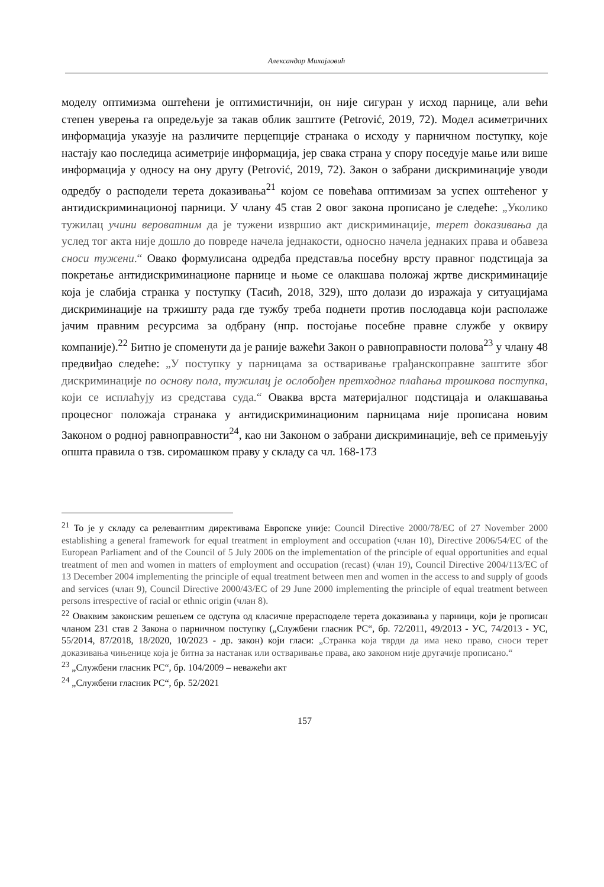Александар Михајловић
моделу оптимизма оштећени је оптимистичнији, он није сигуран у исход парнице, али већи степен уверења га опредељује за такав облик заштите (Petrović, 2019, 72). Модел асиметричних информација указује на различите перцепције странака о исходу у парничном поступку, које настају као последица асиметрије информација, јер свака страна у спору поседује мање или више информација у односу на ону другу (Petrović, 2019, 72). Закон о забрани дискриминације уводи одредбу о расподели терета доказивања<sup>21</sup> којом се повећава оптимизам за успех оштећеног у антидискриминационој парници. У члану 45 став 2 овог закона прописано је следеће: „Уколико тужилац учини вероватним да је тужени извршио акт дискриминације, терет доказивања да услед тог акта није дошло до повреде начела једнакости, односно начела једнаких права и обавеза сноси тужени.“ Овако формулисана одредба представља посебну врсту правног подстицаја за покретање антидискриминационе парнице и њоме се олакшава положај жртве дискриминације која је слабија странка у поступку (Тасић, 2018, 329), што долази до изражаја у ситуацијама дискриминације на тржишту рада где тужбу треба поднети против послодавца који располаже јачим правним ресурсима за одбрану (нпр. постојање посебне правне службе у оквиру компаније).<sup>22</sup> Битно је споменути да је раније важећи Закон о равноправности полова<sup>23</sup> у члану 48 предвиђао следеће: „У поступку у парницама за остваривање грађанскоправне заштите због дискриминације по основу пола, тужилац је ослобођен претходног плаћања трошкова поступка, који се исплаћују из средстава суда.“ Оваква врста материјалног подстицаја и олакшавања процесног положаја странака у антидискриминационим парницама није прописана новим Законом о родној равноправности<sup>24</sup>, као ни Законом о забрани дискриминације, већ се примењују општа правила о тзв. сиромашком праву у складу са чл. 168-173
<sup>21</sup> То је у складу са релевантним директивама Европске уније: Council Directive 2000/78/EC of 27 November 2000 establishing a general framework for equal treatment in employment and occupation (члан 10), Directive 2006/54/EC of the European Parliament and of the Council of 5 July 2006 on the implementation of the principle of equal opportunities and equal treatment of men and women in matters of employment and occupation (recast) (члан 19), Council Directive 2004/113/EC of 13 December 2004 implementing the principle of equal treatment between men and women in the access to and supply of goods and services (члан 9), Council Directive 2000/43/EC of 29 June 2000 implementing the principle of equal treatment between persons irrespective of racial or ethnic origin (члан 8).
<sup>22</sup> Оваквим законским решењем се одступа од класичне прерасподеле терета доказивања у парници, који је прописан чланом 231 став 2 Закона о парничном поступку („Службени гласник РС“, бр. 72/2011, 49/2013 - УС, 74/2013 - УС, 55/2014, 87/2018, 18/2020, 10/2023 - др. закон) који гласи: „Странка која тврди да има неко право, сноси терет доказивања чињенице која је битна за настанак или остваривање права, ако законом није другачије прописано.“
<sup>23</sup> „Службени гласник РС“, бр. 104/2009 – неважећи акт
<sup>24</sup> „Службени гласник РС“, бр. 52/2021
157